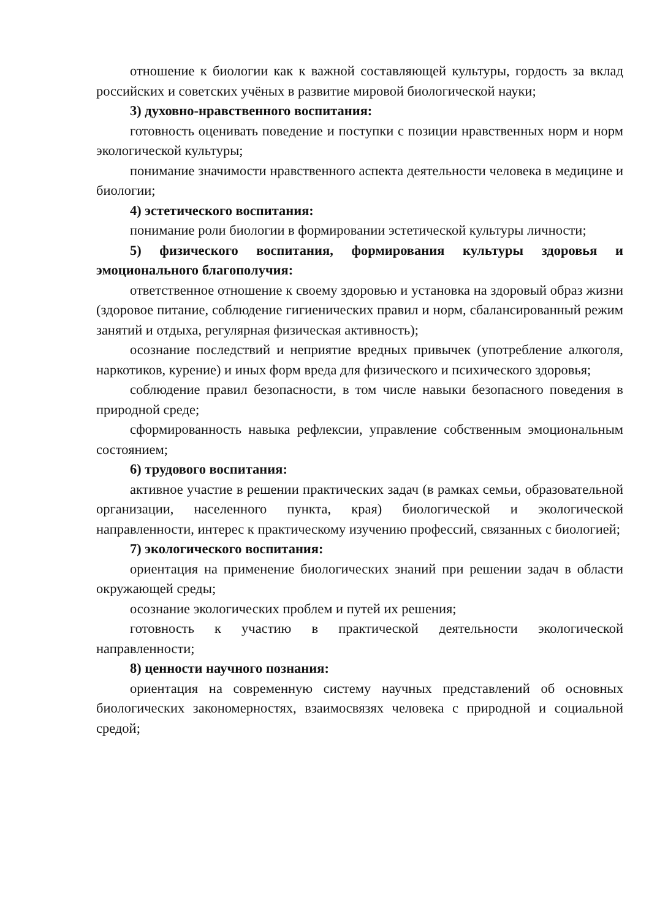отношение к биологии как к важной составляющей культуры, гордость за вклад российских и советских учёных в развитие мировой биологической науки;
3) духовно-нравственного воспитания:
готовность оценивать поведение и поступки с позиции нравственных норм и норм экологической культуры;
понимание значимости нравственного аспекта деятельности человека в медицине и биологии;
4) эстетического воспитания:
понимание роли биологии в формировании эстетической культуры личности;
5) физического воспитания, формирования культуры здоровья и эмоционального благополучия:
ответственное отношение к своему здоровью и установка на здоровый образ жизни (здоровое питание, соблюдение гигиенических правил и норм, сбалансированный режим занятий и отдыха, регулярная физическая активность);
осознание последствий и неприятие вредных привычек (употребление алкоголя, наркотиков, курение) и иных форм вреда для физического и психического здоровья;
соблюдение правил безопасности, в том числе навыки безопасного поведения в природной среде;
сформированность навыка рефлексии, управление собственным эмоциональным состоянием;
6) трудового воспитания:
активное участие в решении практических задач (в рамках семьи, образовательной организации, населенного пункта, края) биологической и экологической направленности, интерес к практическому изучению профессий, связанных с биологией;
7) экологического воспитания:
ориентация на применение биологических знаний при решении задач в области окружающей среды;
осознание экологических проблем и путей их решения;
готовность к участию в практической деятельности экологической направленности;
8) ценности научного познания:
ориентация на современную систему научных представлений об основных биологических закономерностях, взаимосвязях человека с природной и социальной средой;